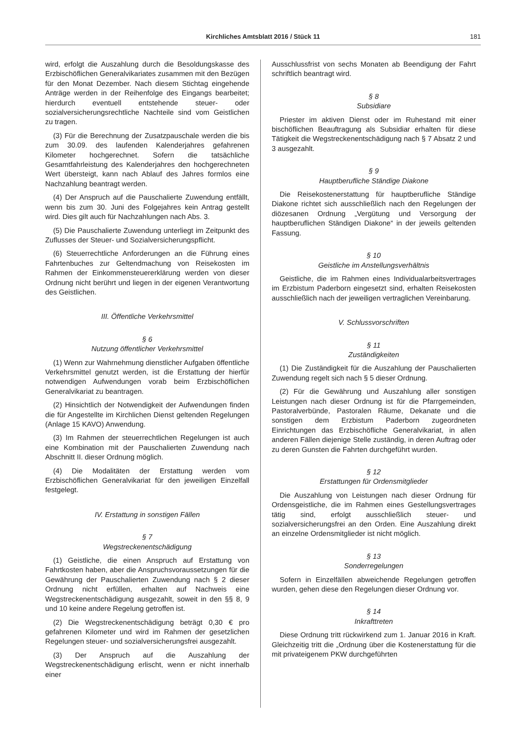Kirchliches Amtsblatt 2016 / Stück 11
181
wird, erfolgt die Auszahlung durch die Besoldungskasse des Erzbischöflichen Generalvikariates zusammen mit den Bezügen für den Monat Dezember. Nach diesem Stichtag eingehende Anträge werden in der Reihenfolge des Eingangs bearbeitet; hierdurch eventuell entstehende steuer- oder sozialversicherungsrechtliche Nachteile sind vom Geistlichen zu tragen.
(3) Für die Berechnung der Zusatzpauschale werden die bis zum 30.09. des laufenden Kalenderjahres gefahrenen Kilometer hochgerechnet. Sofern die tatsächliche Gesamtfahrleistung des Kalenderjahres den hochgerechneten Wert übersteigt, kann nach Ablauf des Jahres formlos eine Nachzahlung beantragt werden.
(4) Der Anspruch auf die Pauschalierte Zuwendung entfällt, wenn bis zum 30. Juni des Folgejahres kein Antrag gestellt wird. Dies gilt auch für Nachzahlungen nach Abs. 3.
(5) Die Pauschalierte Zuwendung unterliegt im Zeitpunkt des Zuflusses der Steuer- und Sozialversicherungspflicht.
(6) Steuerrechtliche Anforderungen an die Führung eines Fahrtenbuches zur Geltendmachung von Reisekosten im Rahmen der Einkommensteuererklärung werden von dieser Ordnung nicht berührt und liegen in der eigenen Verantwortung des Geistlichen.
III. Öffentliche Verkehrsmittel
§ 6
Nutzung öffentlicher Verkehrsmittel
(1) Wenn zur Wahrnehmung dienstlicher Aufgaben öffentliche Verkehrsmittel genutzt werden, ist die Erstattung der hierfür notwendigen Aufwendungen vorab beim Erzbischöflichen Generalvikariat zu beantragen.
(2) Hinsichtlich der Notwendigkeit der Aufwendungen finden die für Angestellte im Kirchlichen Dienst geltenden Regelungen (Anlage 15 KAVO) Anwendung.
(3) Im Rahmen der steuerrechtlichen Regelungen ist auch eine Kombination mit der Pauschalierten Zuwendung nach Abschnitt II. dieser Ordnung möglich.
(4) Die Modalitäten der Erstattung werden vom Erzbischöflichen Generalvikariat für den jeweiligen Einzelfall festgelegt.
IV. Erstattung in sonstigen Fällen
§ 7
Wegstreckenentschädigung
(1) Geistliche, die einen Anspruch auf Erstattung von Fahrtkosten haben, aber die Anspruchsvoraussetzungen für die Gewährung der Pauschalierten Zuwendung nach § 2 dieser Ordnung nicht erfüllen, erhalten auf Nachweis eine Wegstreckenentschädigung ausgezahlt, soweit in den §§ 8, 9 und 10 keine andere Regelung getroffen ist.
(2) Die Wegstreckenentschädigung beträgt 0,30 € pro gefahrenen Kilometer und wird im Rahmen der gesetzlichen Regelungen steuer- und sozialversicherungsfrei ausgezahlt.
(3) Der Anspruch auf die Auszahlung der Wegstreckenentschädigung erlischt, wenn er nicht innerhalb einer
Ausschlussfrist von sechs Monaten ab Beendigung der Fahrt schriftlich beantragt wird.
§ 8
Subsidiare
Priester im aktiven Dienst oder im Ruhestand mit einer bischöflichen Beauftragung als Subsidiar erhalten für diese Tätigkeit die Wegstreckenentschädigung nach § 7 Absatz 2 und 3 ausgezahlt.
§ 9
Hauptberufliche Ständige Diakone
Die Reisekostenerstattung für hauptberufliche Ständige Diakone richtet sich ausschließlich nach den Regelungen der diözesanen Ordnung „Vergütung und Versorgung der hauptberuflichen Ständigen Diakone“ in der jeweils geltenden Fassung.
§ 10
Geistliche im Anstellungsverhältnis
Geistliche, die im Rahmen eines Individualarbeitsvertrages im Erzbistum Paderborn eingesetzt sind, erhalten Reisekosten ausschließlich nach der jeweiligen vertraglichen Vereinbarung.
V. Schlussvorschriften
§ 11
Zuständigkeiten
(1) Die Zuständigkeit für die Auszahlung der Pauschalierten Zuwendung regelt sich nach § 5 dieser Ordnung.
(2) Für die Gewährung und Auszahlung aller sonstigen Leistungen nach dieser Ordnung ist für die Pfarrgemeinden, Pastoralverbünde, Pastoralen Räume, Dekanate und die sonstigen dem Erzbistum Paderborn zugeordneten Einrichtungen das Erzbischöfliche Generalvikariat, in allen anderen Fällen diejenige Stelle zuständig, in deren Auftrag oder zu deren Gunsten die Fahrten durchgeführt wurden.
§ 12
Erstattungen für Ordensmitglieder
Die Auszahlung von Leistungen nach dieser Ordnung für Ordensgeistliche, die im Rahmen eines Gestellungsvertrages tätig sind, erfolgt ausschließlich steuer- und sozialversicherungsfrei an den Orden. Eine Auszahlung direkt an einzelne Ordensmitglieder ist nicht möglich.
§ 13
Sonderregelungen
Sofern in Einzelfällen abweichende Regelungen getroffen wurden, gehen diese den Regelungen dieser Ordnung vor.
§ 14
Inkrafttreten
Diese Ordnung tritt rückwirkend zum 1. Januar 2016 in Kraft. Gleichzeitig tritt die „Ordnung über die Kostenerstattung für die mit privateigenem PKW durchgeführten